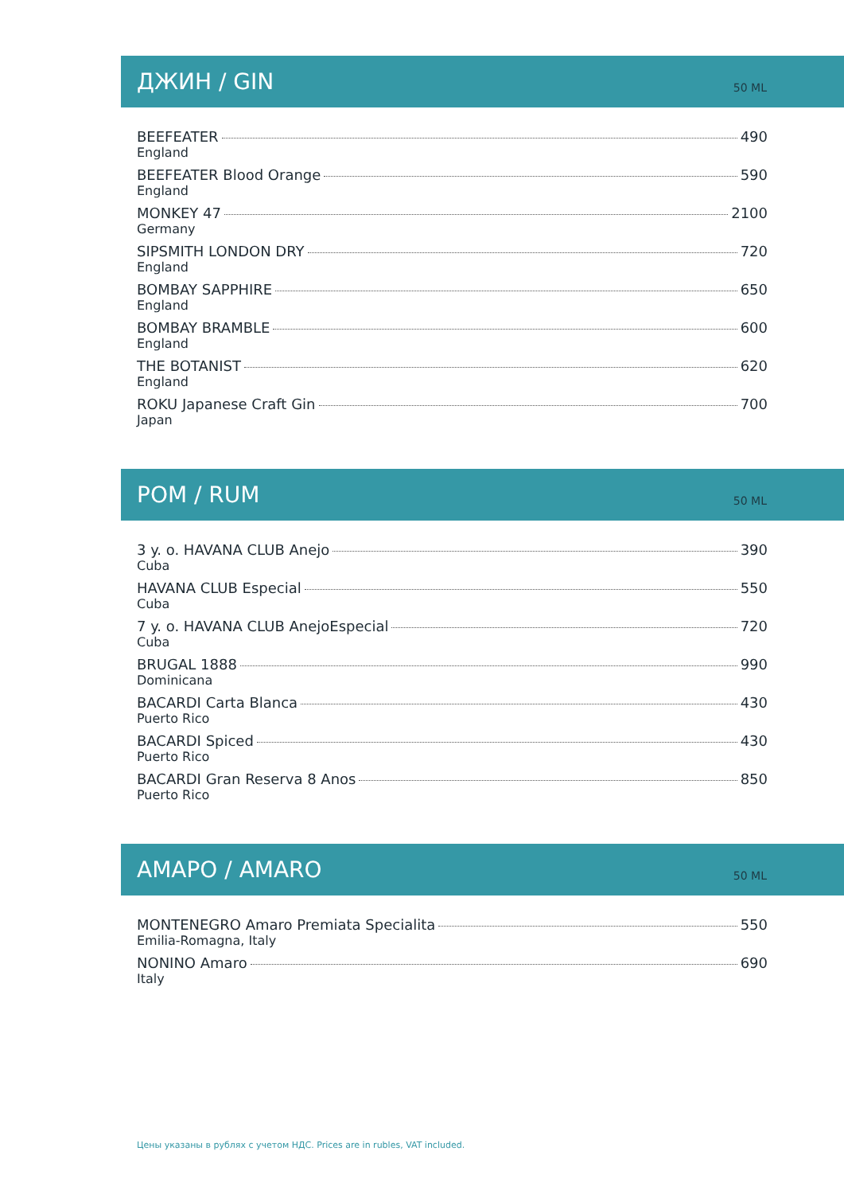ДЖИН / GIN
50 ML
BEEFEATER 490
England
BEEFEATER Blood Orange 590
England
MONKEY 47 2100
Germany
SIPSMITH LONDON DRY 720
England
BOMBAY SAPPHIRE 650
England
BOMBAY BRAMBLE 600
England
THE BOTANIST 620
England
ROKU Japanese Craft Gin 700
Japan
POM / RUM
50 ML
3 y. o. HAVANA CLUB Anejo 390
Cuba
HAVANA CLUB Especial 550
Cuba
7 y. o. HAVANA CLUB AnejoEspecial 720
Cuba
BRUGAL 1888 990
Dominicana
BACARDI Carta Blanca 430
Puerto Rico
BACARDI Spiced 430
Puerto Rico
BACARDI Gran Reserva 8 Anos 850
Puerto Rico
AMAPO / AMARO
50 ML
MONTENEGRO Amaro Premiata Specialita 550
Emilia-Romagna, Italy
NONINO Amaro 690
Italy
Цены указаны в рублях с учетом НДС. Prices are in rubles, VAT included.